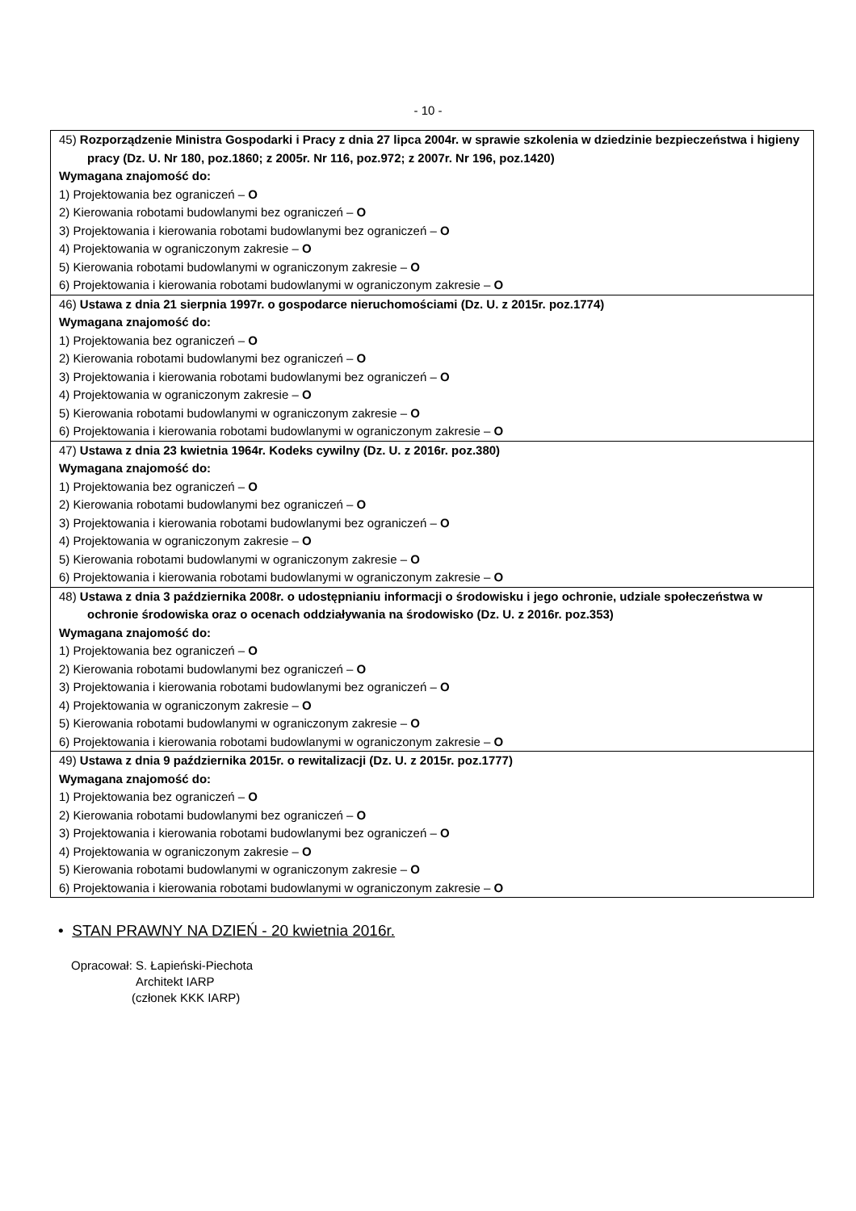- 10 -
| 45) Rozporządzenie Ministra Gospodarki i Pracy z dnia 27 lipca 2004r. w sprawie szkolenia w dziedzinie bezpieczeństwa i higieny pracy (Dz. U. Nr 180, poz.1860; z 2005r. Nr 116, poz.972; z 2007r. Nr 196, poz.1420) Wymagana znajomość do: 1) Projektowania bez ograniczeń – O 2) Kierowania robotami budowlanymi bez ograniczeń – O 3) Projektowania i kierowania robotami budowlanymi bez ograniczeń – O 4) Projektowania w ograniczonym zakresie – O 5) Kierowania robotami budowlanymi w ograniczonym zakresie – O 6) Projektowania i kierowania robotami budowlanymi w ograniczonym zakresie – O |
| 46) Ustawa z dnia 21 sierpnia 1997r. o gospodarce nieruchomościami (Dz. U. z 2015r. poz.1774) Wymagana znajomość do: 1) Projektowania bez ograniczeń – O 2) Kierowania robotami budowlanymi bez ograniczeń – O 3) Projektowania i kierowania robotami budowlanymi bez ograniczeń – O 4) Projektowania w ograniczonym zakresie – O 5) Kierowania robotami budowlanymi w ograniczonym zakresie – O 6) Projektowania i kierowania robotami budowlanymi w ograniczonym zakresie – O |
| 47) Ustawa z dnia 23 kwietnia 1964r. Kodeks cywilny (Dz. U. z 2016r. poz.380) Wymagana znajomość do: 1) Projektowania bez ograniczeń – O 2) Kierowania robotami budowlanymi bez ograniczeń – O 3) Projektowania i kierowania robotami budowlanymi bez ograniczeń – O 4) Projektowania w ograniczonym zakresie – O 5) Kierowania robotami budowlanymi w ograniczonym zakresie – O 6) Projektowania i kierowania robotami budowlanymi w ograniczonym zakresie – O |
| 48) Ustawa z dnia 3 października 2008r. o udostępnianiu informacji o środowisku i jego ochronie, udziale społeczeństwa w ochronie środowiska oraz o ocenach oddziaływania na środowisko (Dz. U. z 2016r. poz.353) Wymagana znajomość do: 1) Projektowania bez ograniczeń – O 2) Kierowania robotami budowlanymi bez ograniczeń – O 3) Projektowania i kierowania robotami budowlanymi bez ograniczeń – O 4) Projektowania w ograniczonym zakresie – O 5) Kierowania robotami budowlanymi w ograniczonym zakresie – O 6) Projektowania i kierowania robotami budowlanymi w ograniczonym zakresie – O |
| 49) Ustawa z dnia 9 października 2015r. o rewitalizacji (Dz. U. z 2015r. poz.1777) Wymagana znajomość do: 1) Projektowania bez ograniczeń – O 2) Kierowania robotami budowlanymi bez ograniczeń – O 3) Projektowania i kierowania robotami budowlanymi bez ograniczeń – O 4) Projektowania w ograniczonym zakresie – O 5) Kierowania robotami budowlanymi w ograniczonym zakresie – O 6) Projektowania i kierowania robotami budowlanymi w ograniczonym zakresie – O |
• STAN PRAWNY NA DZIEŃ - 20 kwietnia 2016r.
Opracował: S. Łapieński-Piechota
Architekt IARP
(członek KKK IARP)